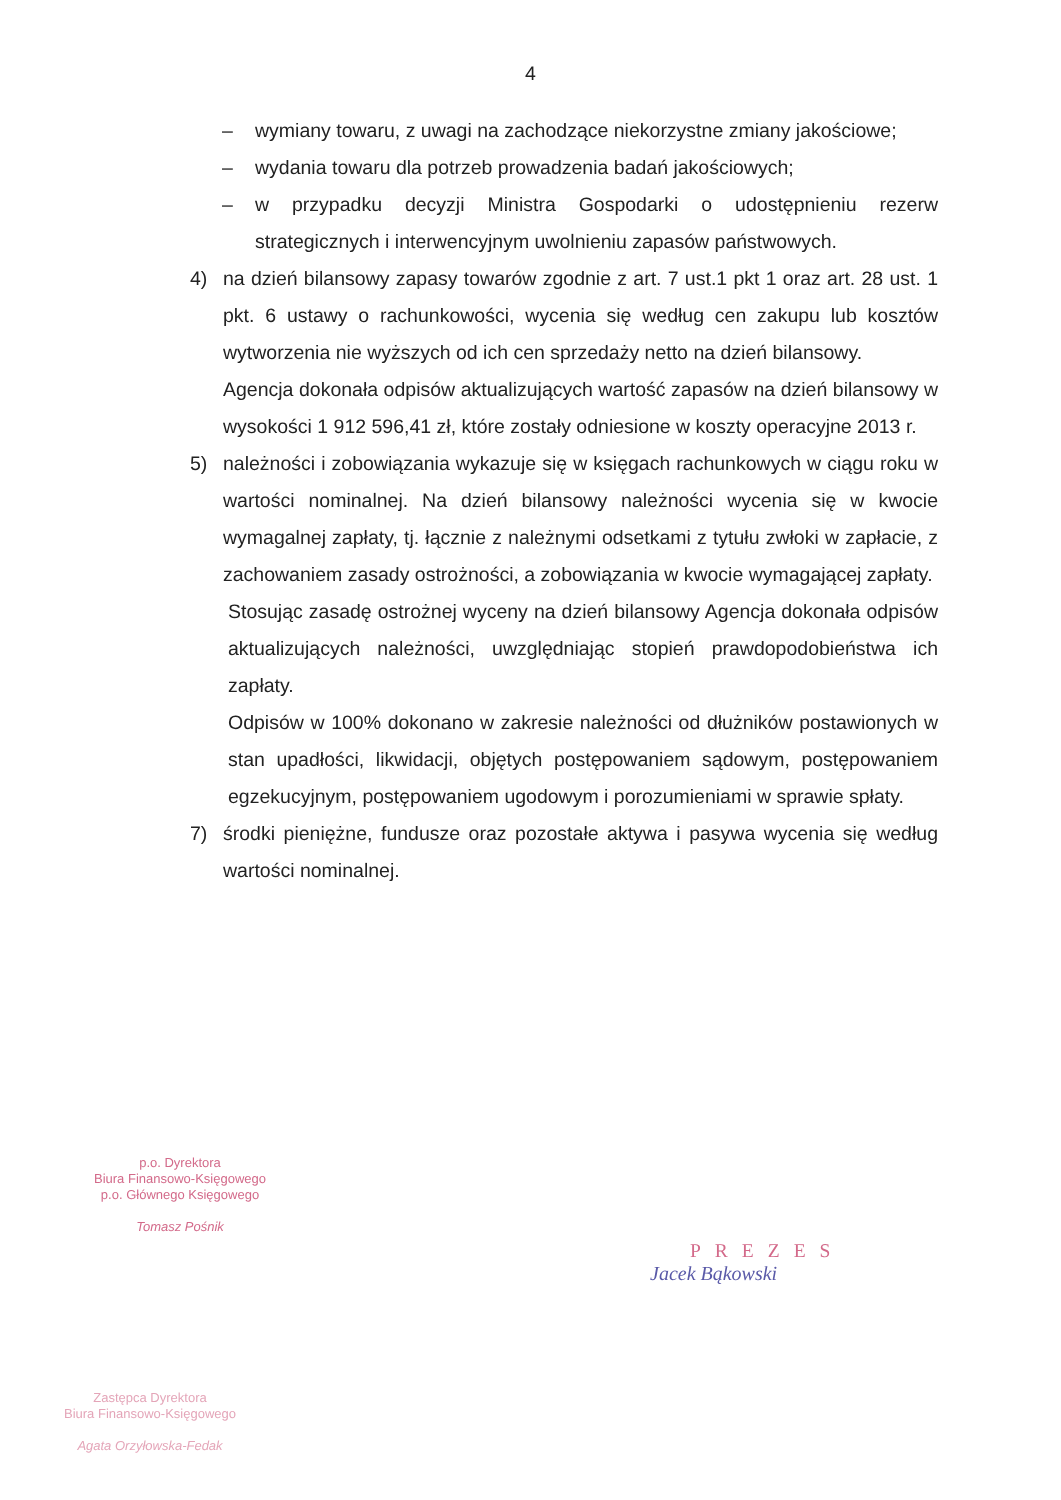4
– wymiany towaru, z uwagi na zachodzące niekorzystne zmiany jakościowe;
– wydania towaru dla potrzeb prowadzenia badań jakościowych;
– w przypadku decyzji Ministra Gospodarki o udostępnieniu rezerw strategicznych i interwencyjnym uwolnieniu zapasów państwowych.
4) na dzień bilansowy zapasy towarów zgodnie z art. 7 ust.1 pkt 1 oraz art. 28 ust. 1 pkt. 6 ustawy o rachunkowości, wycenia się według cen zakupu lub kosztów wytworzenia nie wyższych od ich cen sprzedaży netto na dzień bilansowy.
Agencja dokonała odpisów aktualizujących wartość zapasów na dzień bilansowy w wysokości 1 912 596,41 zł, które zostały odniesione w koszty operacyjne 2013 r.
5) należności i zobowiązania wykazuje się w księgach rachunkowych w ciągu roku w wartości nominalnej. Na dzień bilansowy należności wycenia się w kwocie wymagalnej zapłaty, tj. łącznie z należnymi odsetkami z tytułu zwłoki w zapłacie, z zachowaniem zasady ostrożności, a zobowiązania w kwocie wymagającej zapłaty.
Stosując zasadę ostrożnej wyceny na dzień bilansowy Agencja dokonała odpisów aktualizujących należności, uwzględniając stopień prawdopodobieństwa ich zapłaty.
Odpisów w 100% dokonano w zakresie należności od dłużników postawionych w stan upadłości, likwidacji, objętych postępowaniem sądowym, postępowaniem egzekucyjnym, postępowaniem ugodowym i porozumieniami w sprawie spłaty.
7) środki pieniężne, fundusze oraz pozostałe aktywa i pasywa wycenia się według wartości nominalnej.
p.o. Dyrektora
Biura Finansowo-Księgowego
p.o. Głównego Księgowego
Tomasz Pośnik
PREZES
Jacek Bąkowski
Zastępca Dyrektora
Biura Finansowo-Księgowego
Agata Orzyłowska-Fedak